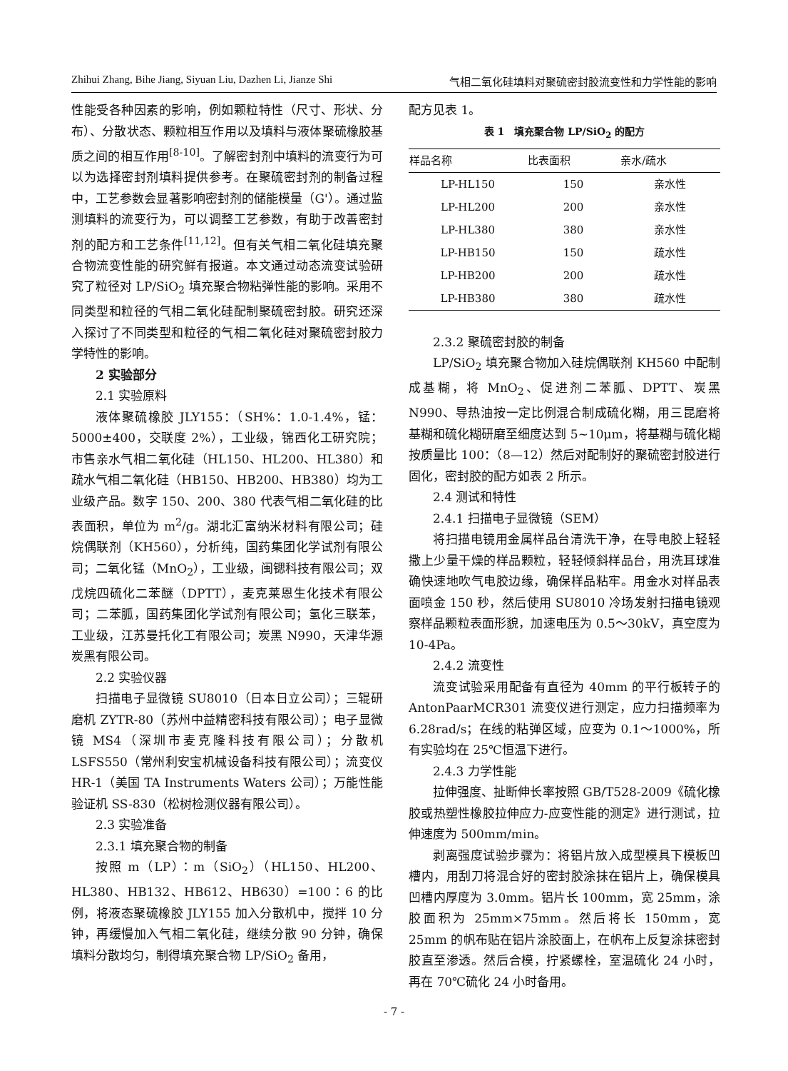Zhihui Zhang, Bihe Jiang, Siyuan Liu, Dazhen Li, Jianze Shi 气相二氧化硅填料对聚硫密封胶流变性和力学性能的影响
性能受各种因素的影响，例如颗粒特性（尺寸、形状、分布）、分散状态、颗粒相互作用以及填料与液体聚硫橡胶基质之间的相互作用<sup>[8-10]</sup>。了解密封剂中填料的流变行为可以为选择密封剂填料提供参考。在聚硫密封剂的制备过程中，工艺参数会显著影响密封剂的储能模量（G'）。通过监测填料的流变行为，可以调整工艺参数，有助于改善密封剂的配方和工艺条件<sup>[11,12]</sup>。但有关气相二氧化硅填充聚合物流变性能的研究鲜有报道。本文通过动态流变试验研究了粒径对 LP/SiO<sub>2</sub> 填充聚合物粘弹性能的影响。采用不同类型和粒径的气相二氧化硅配制聚硫密封胶。研究还深入探讨了不同类型和粒径的气相二氧化硅对聚硫密封胶力学特性的影响。
2 实验部分
2.1 实验原料
液体聚硫橡胶 JLY155：（SH%：1.0-1.4%，锰：5000±400，交联度 2%），工业级，锦西化工研究院；市售亲水气相二氧化硅（HL150、HL200、HL380）和疏水气相二氧化硅（HB150、HB200、HB380）均为工业级产品。数字 150、200、380 代表气相二氧化硅的比表面积，单位为 m<sup>2</sup>/g。湖北汇富纳米材料有限公司；硅烷偶联剂（KH560），分析纯，国药集团化学试剂有限公司；二氧化锰（MnO<sub>2</sub>），工业级，闽锶科技有限公司；双戊烷四硫化二苯醚（DPTT），麦克莱恩生化技术有限公司；二苯胍，国药集团化学试剂有限公司；氢化三联苯，工业级，江苏曼托化工有限公司；炭黑 N990，天津华源炭黑有限公司。
2.2 实验仪器
扫描电子显微镜 SU8010（日本日立公司）；三辊研磨机 ZYTR-80（苏州中益精密科技有限公司）；电子显微镜 MS4（深圳市麦克隆科技有限公司）；分散机 LSFS550（常州利安宝机械设备科技有限公司）；流变仪 HR-1（美国 TA Instruments Waters 公司）；万能性能验证机 SS-830（松树检测仪器有限公司）。
2.3 实验准备
2.3.1 填充聚合物的制备
按照 m（LP）：m（SiO<sub>2</sub>）（HL150、HL200、HL380、HB132、HB612、HB630）=100：6 的比例，将液态聚硫橡胶 JLY155 加入分散机中，搅拌 10 分钟，再缓慢加入气相二氧化硅，继续分散 90 分钟，确保填料分散均匀，制得填充聚合物 LP/SiO<sub>2</sub> 备用，
配方见表 1。
表 1　填充聚合物 LP/SiO<sub>2</sub> 的配方
| 样品名称 | 比表面积 | 亲水/疏水 |
| --- | --- | --- |
| LP-HL150 | 150 | 亲水性 |
| LP-HL200 | 200 | 亲水性 |
| LP-HL380 | 380 | 亲水性 |
| LP-HB150 | 150 | 疏水性 |
| LP-HB200 | 200 | 疏水性 |
| LP-HB380 | 380 | 疏水性 |
2.3.2 聚硫密封胶的制备
LP/SiO<sub>2</sub> 填充聚合物加入硅烷偶联剂 KH560 中配制成基糊，将 MnO<sub>2</sub>、促进剂二苯胍、DPTT、炭黑 N990、导热油按一定比例混合制成硫化糊，用三昆磨将基糊和硫化糊研磨至细度达到 5~10μm，将基糊与硫化糊按质量比 100：（8—12）然后对配制好的聚硫密封胶进行固化，密封胶的配方如表 2 所示。
2.4 测试和特性
2.4.1 扫描电子显微镜（SEM）
将扫描电镜用金属样品台清洗干净，在导电胶上轻轻撒上少量干燥的样品颗粒，轻轻倾斜样品台，用洗耳球准确快速地吹气电胶边缘，确保样品粘牢。用金水对样品表面喷金 150 秒，然后使用 SU8010 冷场发射扫描电镜观察样品颗粒表面形貌，加速电压为 0.5～30kV，真空度为 10-4Pa。
2.4.2 流变性
流变试验采用配备有直径为 40mm 的平行板转子的 AntonPaarMCR301 流变仪进行测定，应力扫描频率为 6.28rad/s；在线的粘弹区域，应变为 0.1～1000%，所有实验均在 25℃恒温下进行。
2.4.3 力学性能
拉伸强度、扯断伸长率按照 GB/T528-2009《硫化橡胶或热塑性橡胶拉伸应力-应变性能的测定》进行测试，拉伸速度为 500mm/min。
剥离强度试验步骤为：将铝片放入成型模具下模板凹槽内，用刮刀将混合好的密封胶涂抹在铝片上，确保模具凹槽内厚度为 3.0mm。铝片长 100mm，宽 25mm，涂胶面积为 25mm×75mm。然后将长 150mm，宽 25mm 的帆布贴在铝片涂胶面上，在帆布上反复涂抹密封胶直至渗透。然后合模，拧紧螺栓，室温硫化 24 小时，再在 70℃硫化 24 小时备用。
- 7 -